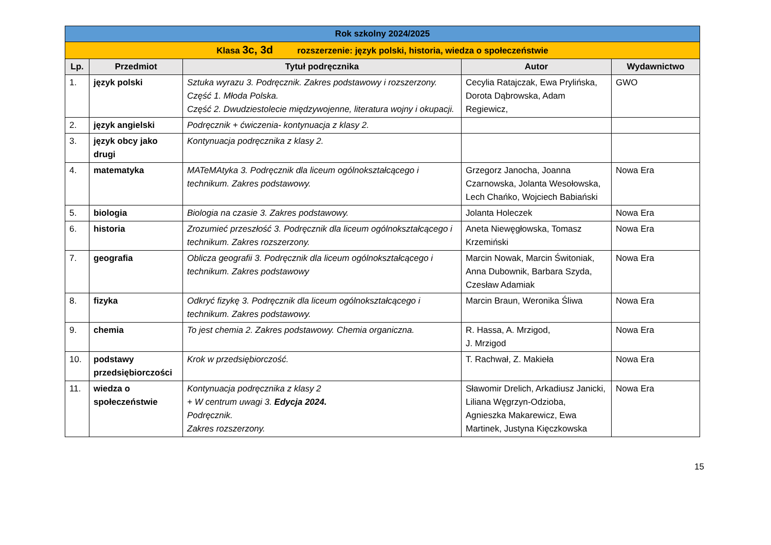| Rok szkolny 2024/2025 | | | | |
| Klasa 3c, 3d rozszerzenie: język polski, historia, wiedza o społeczeństwie | | | | |
| Lp. | Przedmiot | Tytuł podręcznika | Autor | Wydawnictwo |
| 1. | język polski | Sztuka wyrazu 3. Podręcznik. Zakres podstawowy i rozszerzony. Część 1. Młoda Polska. Część 2. Dwudziestolecie międzywojenne, literatura wojny i okupacji. | Cecylia Ratajczak, Ewa Prylińska, Dorota Dąbrowska, Adam Regiewicz, | GWO |
| 2. | język angielski | Podręcznik + ćwiczenia- kontynuacja z klasy 2. | | |
| 3. | język obcy jako drugi | Kontynuacja podręcznika z klasy 2. | | |
| 4. | matematyka | MATeMAtyka 3. Podręcznik dla liceum ogólnokształcącego i technikum. Zakres podstawowy. | Grzegorz Janocha, Joanna Czarnowska, Jolanta Wesołowska, Lech Chańko, Wojciech Babiański | Nowa Era |
| 5. | biologia | Biologia na czasie 3. Zakres podstawowy. | Jolanta Holeczek | Nowa Era |
| 6. | historia | Zrozumieć przeszłość 3. Podręcznik dla liceum ogólnokształcącego i technikum. Zakres rozszerzony. | Aneta Niewęgłowska, Tomasz Krzemiński | Nowa Era |
| 7. | geografia | Oblicza geografii 3. Podręcznik dla liceum ogólnokształcącego i technikum. Zakres podstawowy | Marcin Nowak, Marcin Świtoniak, Anna Dubownik, Barbara Szyda, Czesław Adamiak | Nowa Era |
| 8. | fizyka | Odkryć fizykę 3. Podręcznik dla liceum ogólnokształcącego i technikum. Zakres podstawowy. | Marcin Braun, Weronika Śliwa | Nowa Era |
| 9. | chemia | To jest chemia 2. Zakres podstawowy. Chemia organiczna. | R. Hassa, A. Mrzigod, J. Mrzigod | Nowa Era |
| 10. | podstawy przedsiębiorczości | Krok w przedsiębiorczość. | T. Rachwał, Z. Makieła | Nowa Era |
| 11. | wiedza o społeczeństwie | Kontynuacja podręcznika z klasy 2 + W centrum uwagi 3. Edycja 2024. Podręcznik. Zakres rozszerzony. | Sławomir Drelich, Arkadiusz Janicki, Liliana Węgrzyn-Odzioba, Agnieszka Makarewicz, Ewa Martinek, Justyna Kięczkowska | Nowa Era |
15